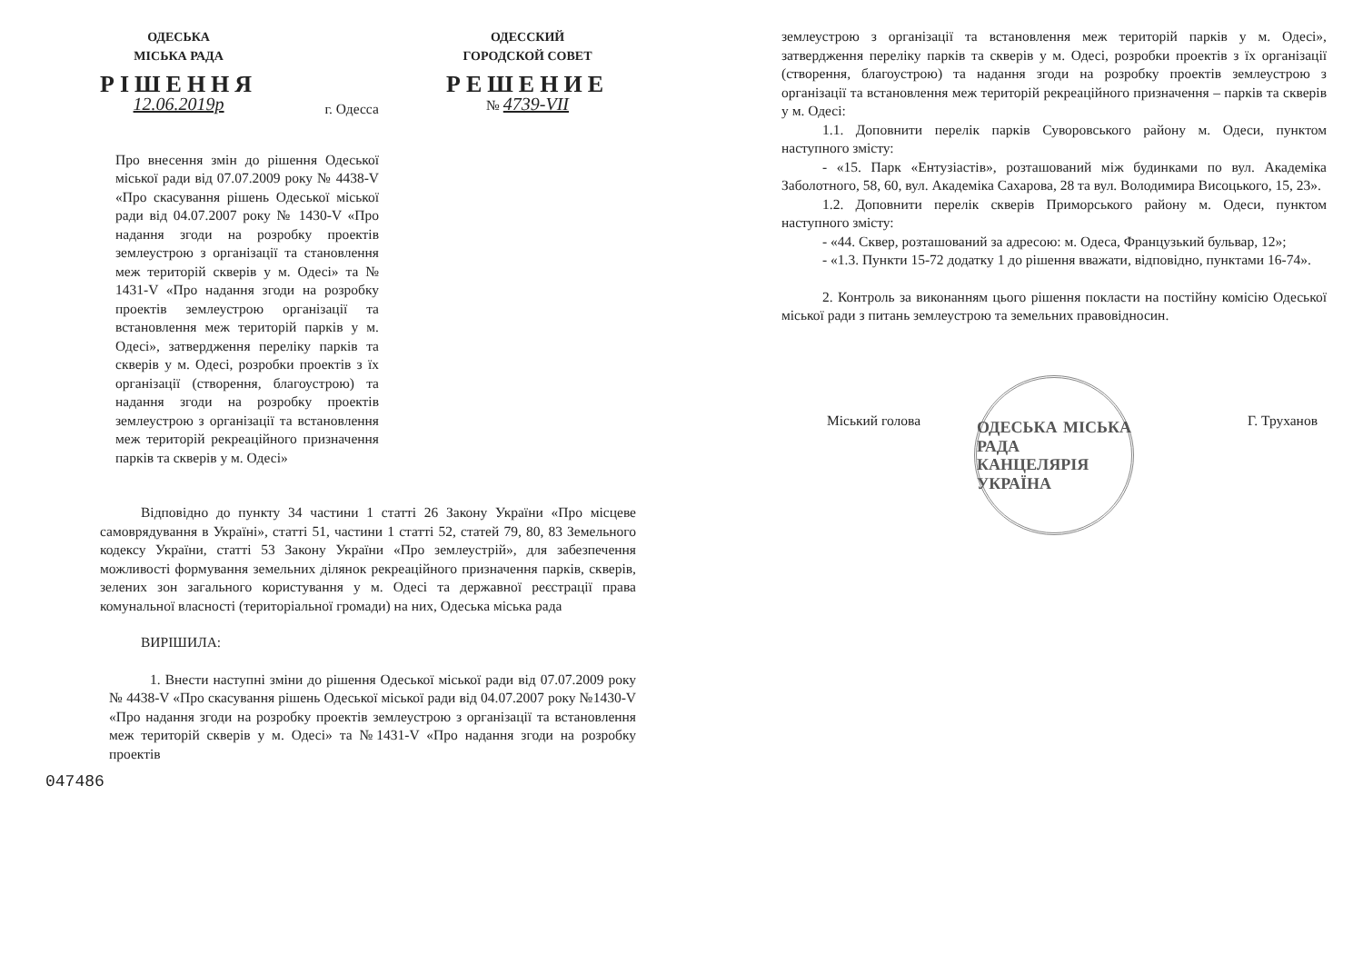ОДЕСЬКА
МІСЬКА РАДА
РІШЕННЯ
12.06.2019р
г. Одесса
ОДЕССКИЙ
ГОРОДСКОЙ СОВЕТ
РЕШЕНИЕ
№ 4739-VII
Про внесення змін до рішення Одеської міської ради від 07.07.2009 року № 4438-V «Про скасування рішень Одеської міської ради від 04.07.2007 року № 1430-V «Про надання згоди на розробку проектів землеустрою з організації та становлення меж територій скверів у м. Одесі» та № 1431-V «Про надання згоди на розробку проектів землеустрою організації та встановлення меж територій парків у м. Одесі», затвердження переліку парків та скверів у м. Одесі, розробки проектів з їх організації (створення, благоустрою) та надання згоди на розробку проектів землеустрою з організації та встановлення меж територій рекреаційного призначення парків та скверів у м. Одесі»
Відповідно до пункту 34 частини 1 статті 26 Закону України «Про місцеве самоврядування в Україні», статті 51, частини 1 статті 52, статей 79, 80, 83 Земельного кодексу України, статті 53 Закону України «Про землеустрій», для забезпечення можливості формування земельних ділянок рекреаційного призначення парків, скверів, зелених зон загального користування у м. Одесі та державної реєстрації права комунальної власності (територіальної громади) на них, Одеська міська рада
ВИРІШИЛА:
1. Внести наступні зміни до рішення Одеської міської ради від 07.07.2009 року № 4438-V «Про скасування рішень Одеської міської ради від 04.07.2007 року №1430-V «Про надання згоди на розробку проектів землеустрою з організації та встановлення меж територій скверів у м. Одесі» та №1431-V «Про надання згоди на розробку проектів
047486
землеустрою з організації та встановлення меж територій парків у м. Одесі», затвердження переліку парків та скверів у м. Одесі, розробки проектів з їх організації (створення, благоустрою) та надання згоди на розробку проектів землеустрою з організації та встановлення меж територій рекреаційного призначення – парків та скверів у м. Одесі:
1.1. Доповнити перелік парків Суворовського району м. Одеси, пунктом наступного змісту:
- «15. Парк «Ентузіастів», розташований між будинками по вул. Академіка Заболотного, 58, 60, вул. Академіка Сахарова, 28 та вул. Володимира Висоцького, 15, 23».
1.2. Доповнити перелік скверів Приморського району м. Одеси, пунктом наступного змісту:
- «44. Сквер, розташований за адресою: м. Одеса, Французький бульвар, 12»;
- «1.3. Пункти 15-72 додатку 1 до рішення вважати, відповідно, пунктами 16-74».
2. Контроль за виконанням цього рішення покласти на постійну комісію Одеської міської ради з питань землеустрою та земельних правовідносин.
Міський голова Г. Труханов
ОДЕСЬКА МІСЬКА РАДА
КАНЦЕЛЯРІЯ
УКРАЇНА